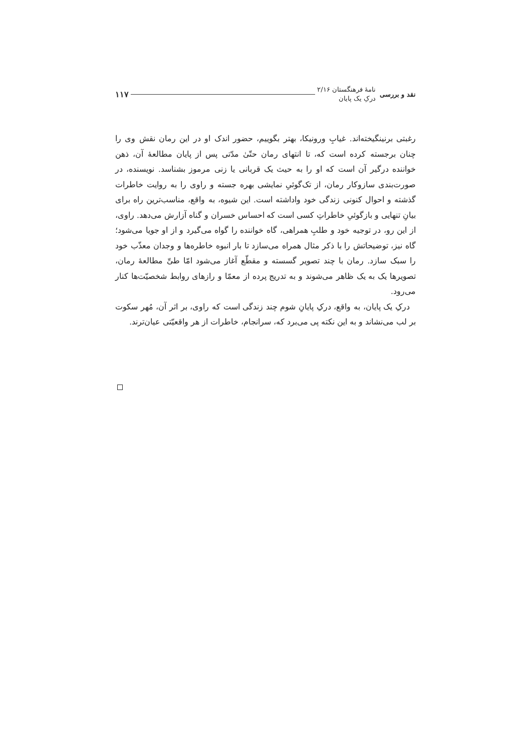نقد و بررسی
نامهٔ فرهنگستان ۲/۱۶
درکِ یک پایان
۱۱۷
رغبتی برنینگیخته‌اند. غیابِ ورونیکا، بهتر بگوییم، حضور اندک او در این رمان نقش وی را چنان برجسته کرده است که، تا انتهای رمان حتّیٰ مدّتی پس از پایان مطالعهٔ آن، ذهن خواننده درگیر آن است که او را به حیث یک قربانی یا زنی مرموز بشناسد. نویسنده، در صورت‌بندی سازوکار رمان، از تک‌گوئیِ نمایشی بهره جسته و راوی را به روایت خاطرات گذشته و احوال کنونی زندگی خود واداشته است. این شیوه، به واقع، مناسب‌ترین راه برای بیانِ تنهایی و بازگوئیِ خاطراتِ کسی است که احساس خسران و گناه آزارش می‌دهد. راوی، از این رو، در توجیه خود و طلبِ همراهی، گاه خواننده را گواه می‌گیرد و از او جویا می‌شود؛ گاه نیز، توضیحاتش را با ذکر مثال همراه می‌سازد تا بار انبوه خاطره‌ها و وجدان معذّب خود را سبک سازد. رمان با چند تصویر گسسته و مقطّع آغاز می‌شود امّا طیِّ مطالعهٔ رمان، تصویرها یک به یک ظاهر می‌شوند و به تدریج پرده از معمّا و رازهای روابط شخصیّت‌ها کنار می‌رود.
درکِ یک پایان، به واقع، درکِ پایانِ شوم چند زندگی است که راوی، بر اثر آن، مُهر سکوت بر لب می‌نشاند و به این نکته پی می‌برد که، سرانجام، خاطرات از هر واقعیّتی عیان‌ترند.